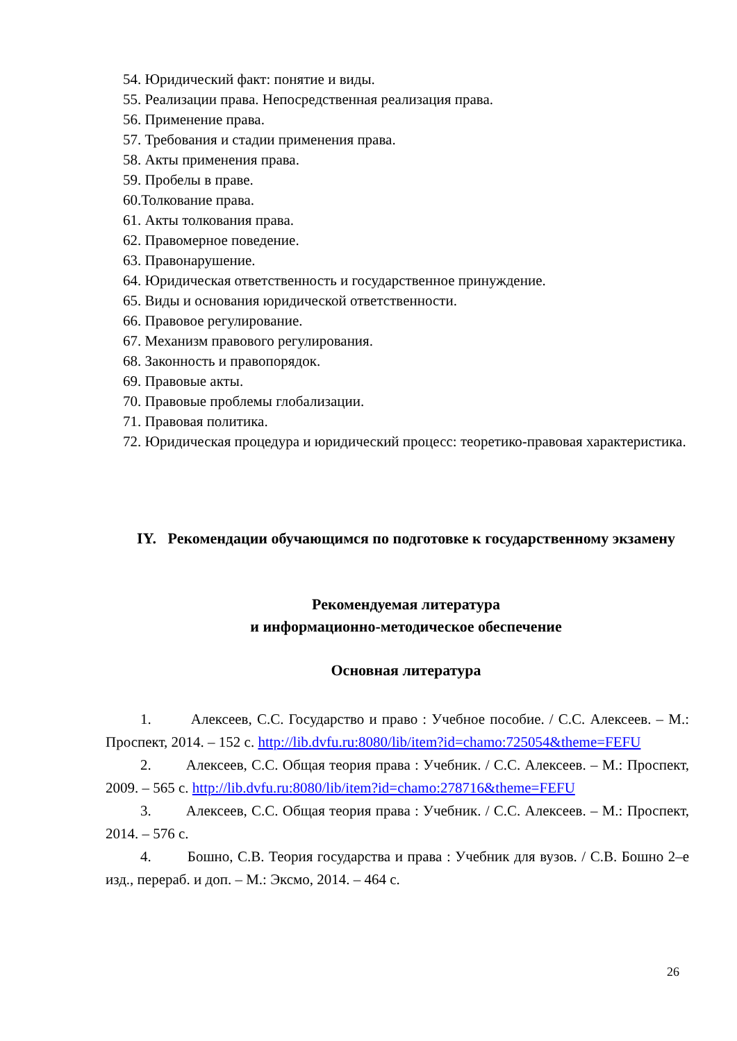54. Юридический факт: понятие и виды.
55. Реализации права. Непосредственная реализация права.
56. Применение права.
57. Требования и стадии применения права.
58. Акты применения права.
59. Пробелы в праве.
60.Толкование права.
61. Акты толкования права.
62. Правомерное поведение.
63. Правонарушение.
64. Юридическая ответственность и государственное принуждение.
65. Виды и основания юридической ответственности.
66. Правовое регулирование.
67. Механизм правового регулирования.
68. Законность и правопорядок.
69. Правовые акты.
70. Правовые проблемы глобализации.
71. Правовая политика.
72. Юридическая процедура и юридический процесс: теоретико-правовая характеристика.
IY. Рекомендации обучающимся по подготовке к государственному экзамену
Рекомендуемая литература
и информационно-методическое обеспечение
Основная литература
1. Алексеев, С.С. Государство и право : Учебное пособие. / С.С. Алексеев. – М.: Проспект, 2014. – 152 с. http://lib.dvfu.ru:8080/lib/item?id=chamo:725054&theme=FEFU
2. Алексеев, С.С. Общая теория права : Учебник. / С.С. Алексеев. – М.: Проспект, 2009. – 565 с. http://lib.dvfu.ru:8080/lib/item?id=chamo:278716&theme=FEFU
3. Алексеев, С.С. Общая теория права : Учебник. / С.С. Алексеев. – М.: Проспект, 2014. – 576 с.
4. Бошно, С.В. Теория государства и права : Учебник для вузов. / С.В. Бошно 2–е изд., перераб. и доп. – М.: Эксмо, 2014. – 464 с.
26